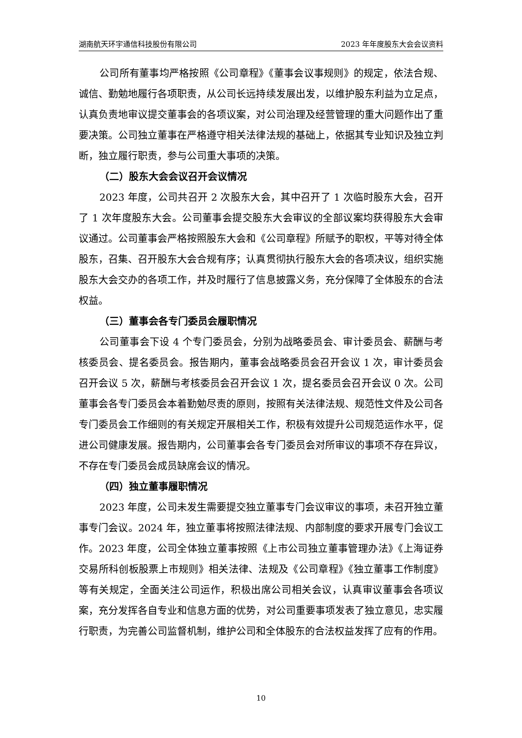湖南航天环宇通信科技股份有限公司 2023 年年度股东大会会议资料
公司所有董事均严格按照《公司章程》《董事会议事规则》的规定，依法合规、诚信、勤勉地履行各项职责，从公司长远持续发展出发，以维护股东利益为立足点，认真负责地审议提交董事会的各项议案，对公司治理及经营管理的重大问题作出了重要决策。公司独立董事在严格遵守相关法律法规的基础上，依据其专业知识及独立判断，独立履行职责，参与公司重大事项的决策。
（二）股东大会会议召开会议情况
2023 年度，公司共召开 2 次股东大会，其中召开了 1 次临时股东大会，召开了 1 次年度股东大会。公司董事会提交股东大会审议的全部议案均获得股东大会审议通过。公司董事会严格按照股东大会和《公司章程》所赋予的职权，平等对待全体股东，召集、召开股东大会合规有序；认真贯彻执行股东大会的各项决议，组织实施股东大会交办的各项工作，并及时履行了信息披露义务，充分保障了全体股东的合法权益。
（三）董事会各专门委员会履职情况
公司董事会下设 4 个专门委员会，分别为战略委员会、审计委员会、薪酬与考核委员会、提名委员会。报告期内，董事会战略委员会召开会议 1 次，审计委员会召开会议 5 次，薪酬与考核委员会召开会议 1 次，提名委员会召开会议 0 次。公司董事会各专门委员会本着勤勉尽责的原则，按照有关法律法规、规范性文件及公司各专门委员会工作细则的有关规定开展相关工作，积极有效提升公司规范运作水平，促进公司健康发展。报告期内，公司董事会各专门委员会对所审议的事项不存在异议，不存在专门委员会成员缺席会议的情况。
（四）独立董事履职情况
2023 年度，公司未发生需要提交独立董事专门会议审议的事项，未召开独立董事专门会议。2024 年，独立董事将按照法律法规、内部制度的要求开展专门会议工作。2023 年度，公司全体独立董事按照《上市公司独立董事管理办法》《上海证券交易所科创板股票上市规则》相关法律、法规及《公司章程》《独立董事工作制度》等有关规定，全面关注公司运作，积极出席公司相关会议，认真审议董事会各项议案，充分发挥各自专业和信息方面的优势，对公司重要事项发表了独立意见，忠实履行职责，为完善公司监督机制，维护公司和全体股东的合法权益发挥了应有的作用。
10